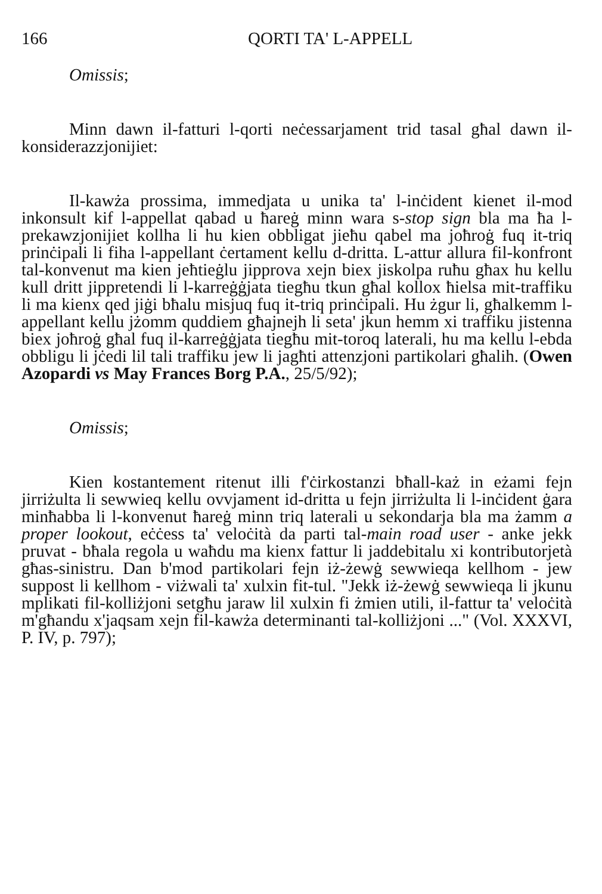166 QORTI TA' L-APPELL
Omissis;
Minn dawn il-fatturi l-qorti neċessarjament trid tasal għal dawn il-konsiderazzjonijiet:
Il-kawża prossima, immedjata u unika ta' l-inċident kienet il-mod inkonsult kif l-appellat qabad u ħareġ minn wara s-stop sign bla ma ħa l-prekawzjonijiet kollha li hu kien obbligat jieħu qabel ma joħroġ fuq it-triq prinċipali li fiha l-appellant ċertament kellu d-dritta. L-attur allura fil-konfront tal-konvenut ma kien jeħtieġlu jipprova xejn biex jiskolpa ruħu għax hu kellu kull dritt jippretendi li l-karreġġjata tiegħu tkun għal kollox ħielsa mit-traffiku li ma kienx qed jiġi bħalu misjuq fuq it-triq prinċipali. Hu żgur li, għalkemm l-appellant kellu jżomm quddiem għajnejh li seta' jkun hemm xi traffiku jistenna biex joħroġ għal fuq il-karreġġjata tiegħu mit-toroq laterali, hu ma kellu l-ebda obbligu li jċedi lil tali traffiku jew li jagħti attenzjoni partikolari għalih. (Owen Azopardi vs May Frances Borg P.A., 25/5/92);
Omissis;
Kien kostantement ritenut illi f'ċirkostanzi bħall-każ in eżami fejn jirriżulta li sewwieq kellu ovvjament id-dritta u fejn jirriżulta li l-inċident ġara minħabba li l-konvenut ħareġ minn triq laterali u sekondarja bla ma żamm a proper lookout, eċċess ta' veloċità da parti tal-main road user - anke jekk pruvat - bħala regola u waħdu ma kienx fattur li jaddebitalu xi kontributorjetà għas-sinistru. Dan b'mod partikolari fejn iż-żewġ sewwieqa kellhom - jew suppost li kellhom - viżwali ta' xulxin fit-tul. "Jekk iż-żewġ sewwieqa li jkunu mplikati fil-kolliżjoni setgħu jaraw lil xulxin fi żmien utili, il-fattur ta' veloċità m'għandu x'jaqsam xejn fil-kawża determinanti tal-kolliżjoni ..." (Vol. XXXVI, P. IV, p. 797);